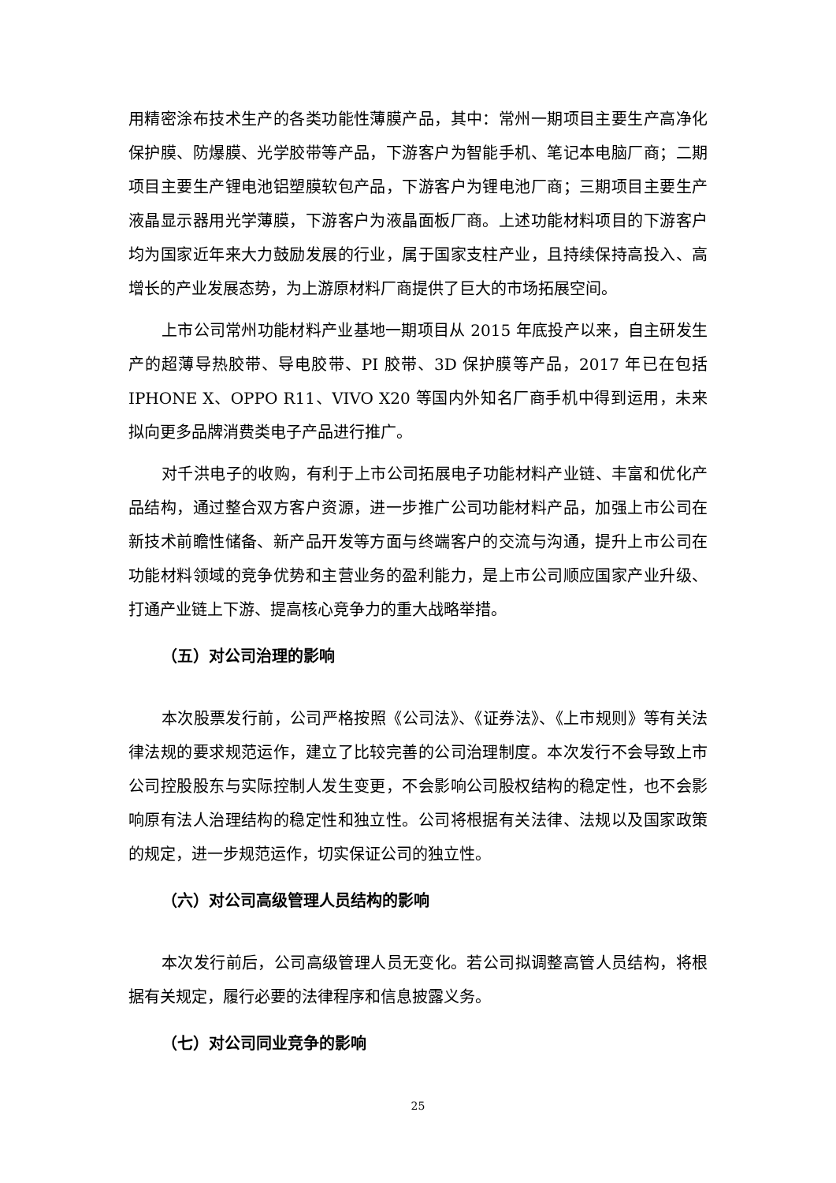用精密涂布技术生产的各类功能性薄膜产品，其中：常州一期项目主要生产高净化保护膜、防爆膜、光学胶带等产品，下游客户为智能手机、笔记本电脑厂商；二期项目主要生产锂电池铝塑膜软包产品，下游客户为锂电池厂商；三期项目主要生产液晶显示器用光学薄膜，下游客户为液晶面板厂商。上述功能材料项目的下游客户均为国家近年来大力鼓励发展的行业，属于国家支柱产业，且持续保持高投入、高增长的产业发展态势，为上游原材料厂商提供了巨大的市场拓展空间。
上市公司常州功能材料产业基地一期项目从 2015 年底投产以来，自主研发生产的超薄导热胶带、导电胶带、PI 胶带、3D 保护膜等产品，2017 年已在包括 IPHONE X、OPPO R11、VIVO X20 等国内外知名厂商手机中得到运用，未来拟向更多品牌消费类电子产品进行推广。
对千洪电子的收购，有利于上市公司拓展电子功能材料产业链、丰富和优化产品结构，通过整合双方客户资源，进一步推广公司功能材料产品，加强上市公司在新技术前瞻性储备、新产品开发等方面与终端客户的交流与沟通，提升上市公司在功能材料领域的竞争优势和主营业务的盈利能力，是上市公司顺应国家产业升级、打通产业链上下游、提高核心竞争力的重大战略举措。
（五）对公司治理的影响
本次股票发行前，公司严格按照《公司法》、《证券法》、《上市规则》等有关法律法规的要求规范运作，建立了比较完善的公司治理制度。本次发行不会导致上市公司控股股东与实际控制人发生变更，不会影响公司股权结构的稳定性，也不会影响原有法人治理结构的稳定性和独立性。公司将根据有关法律、法规以及国家政策的规定，进一步规范运作，切实保证公司的独立性。
（六）对公司高级管理人员结构的影响
本次发行前后，公司高级管理人员无变化。若公司拟调整高管人员结构，将根据有关规定，履行必要的法律程序和信息披露义务。
（七）对公司同业竞争的影响
25